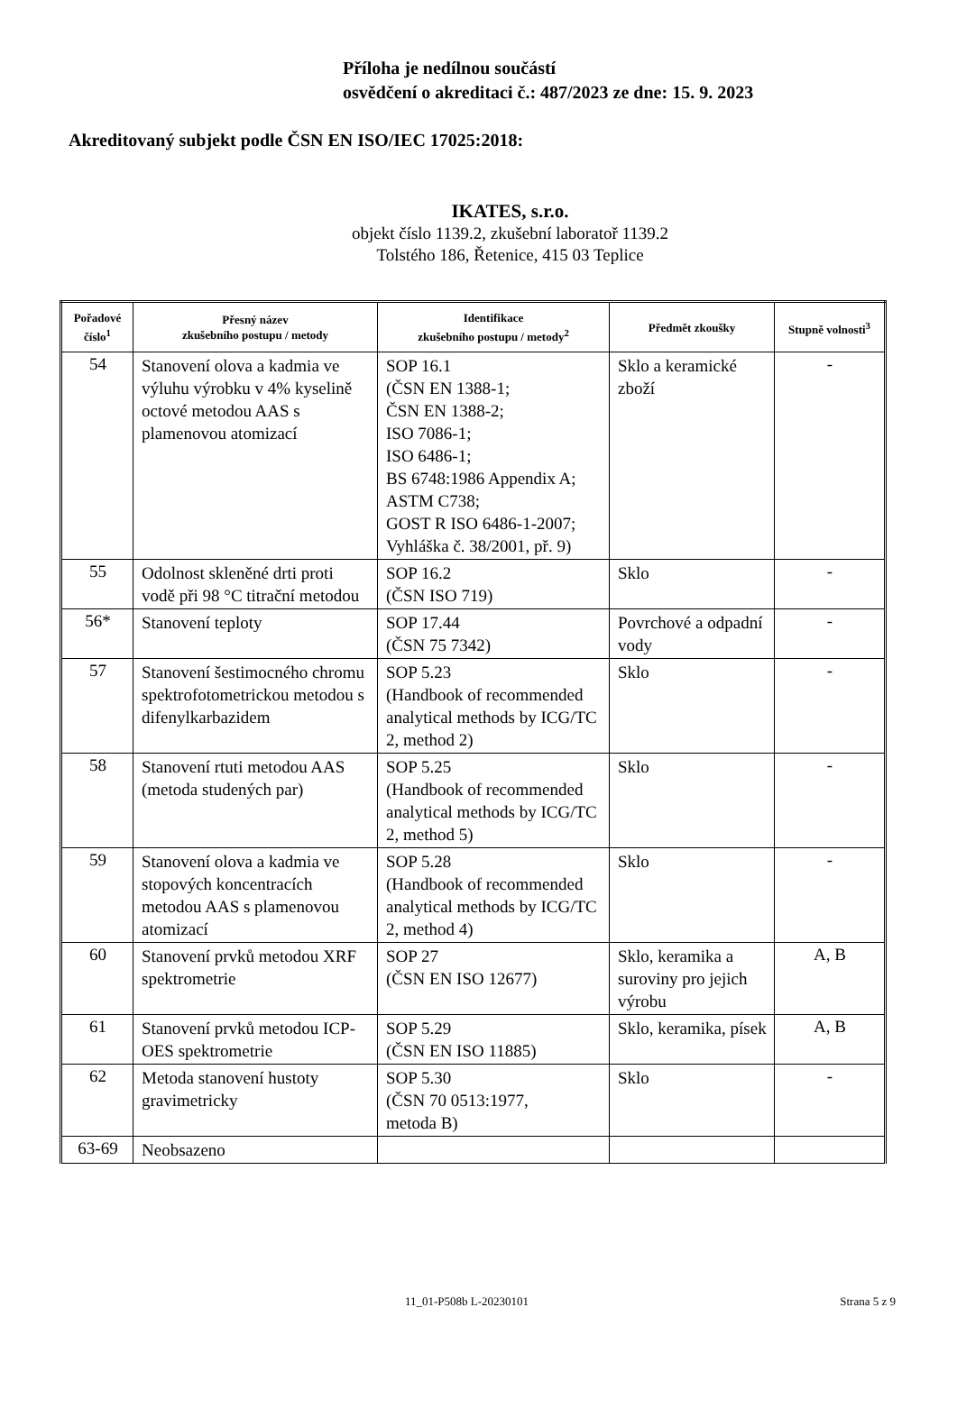Příloha je nedílnou součástí
osvědčení o akreditaci č.: 487/2023 ze dne: 15. 9. 2023
Akreditovaný subjekt podle ČSN EN ISO/IEC 17025:2018:
IKATES, s.r.o.
objekt číslo 1139.2, zkušební laboratoř 1139.2
Tolstého 186, Řetenice, 415 03 Teplice
| Pořadové číslo<sup>1</sup> | Přesný název zkušebního postupu / metody | Identifikace zkušebního postupu / metody<sup>2</sup> | Předmět zkoušky | Stupně volnosti<sup>3</sup> |
| --- | --- | --- | --- | --- |
| 54 | Stanovení olova a kadmia ve výluhu výrobku v 4% kyselině octové metodou AAS s plamenovou atomizací | SOP 16.1 (ČSN EN 1388-1; ČSN EN 1388-2; ISO 7086-1; ISO 6486-1; BS 6748:1986 Appendix A; ASTM C738; GOST R ISO 6486-1-2007; Vyhláška č. 38/2001, př. 9) | Sklo a keramické zboží | - |
| 55 | Odolnost skleněné drti proti vodě při 98 °C titrační metodou | SOP 16.2 (ČSN ISO 719) | Sklo | - |
| 56* | Stanovení teploty | SOP 17.44 (ČSN 75 7342) | Povrchové a odpadní vody | - |
| 57 | Stanovení šestimocného chromu spektrofotometrickou metodou s difenylkarbazidem | SOP 5.23 (Handbook of recommended analytical methods by ICG/TC 2, method 2) | Sklo | - |
| 58 | Stanovení rtuti metodou AAS (metoda studených par) | SOP 5.25 (Handbook of recommended analytical methods by ICG/TC 2, method 5) | Sklo | - |
| 59 | Stanovení olova a kadmia ve stopových koncentracích metodou AAS s plamenovou atomizací | SOP 5.28 (Handbook of recommended analytical methods by ICG/TC 2, method 4) | Sklo | - |
| 60 | Stanovení prvků metodou XRF spektrometrie | SOP 27 (ČSN EN ISO 12677) | Sklo, keramika a suroviny pro jejich výrobu | A, B |
| 61 | Stanovení prvků metodou ICP-OES spektrometrie | SOP 5.29 (ČSN EN ISO 11885) | Sklo, keramika, písek | A, B |
| 62 | Metoda stanovení hustoty gravimetricky | SOP 5.30 (ČSN 70 0513:1977, metoda B) | Sklo | - |
| 63-69 | Neobsazeno | | | |
11_01-P508b L-20230101 Strana 5 z 9